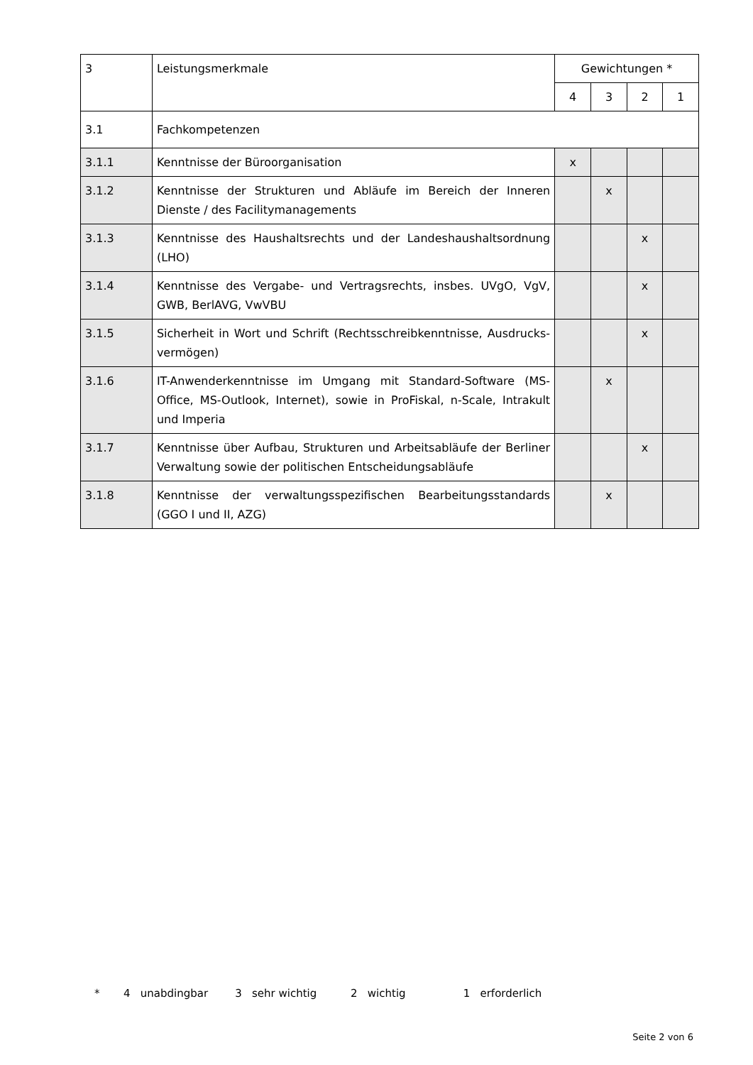| 3 | Leistungsmerkmale | Gewichtungen * | | | |
| --- | --- | --- | --- | --- | --- |
| | | 4 | 3 | 2 | 1 |
| 3.1 | Fachkompetenzen | | | | |
| 3.1.1 | Kenntnisse der Büroorganisation | x | | | |
| 3.1.2 | Kenntnisse der Strukturen und Abläufe im Bereich der Inneren Dienste / des Facilitymanagements | | x | | |
| 3.1.3 | Kenntnisse des Haushaltsrechts und der Landeshaushaltsordnung (LHO) | | | x | |
| 3.1.4 | Kenntnisse des Vergabe- und Vertragsrechts, insbes. UVgO, VgV, GWB, BerlAVG, VwVBU | | | x | |
| 3.1.5 | Sicherheit in Wort und Schrift (Rechtsschreibkenntnisse, Ausdrucks­vermögen) | | | x | |
| 3.1.6 | IT-Anwenderkenntnisse im Umgang mit Standard-Software (MS-Office, MS-Outlook, Internet), sowie in ProFiskal, n-Scale, Intrakult und Imperia | | x | | |
| 3.1.7 | Kenntnisse über Aufbau, Strukturen und Arbeitsabläufe der Berliner Verwaltung sowie der politischen Entscheidungsabläufe | | | x | |
| 3.1.8 | Kenntnisse der verwaltungsspezifischen Bearbeitungsstandards (GGO I und II, AZG) | | x | | |
* 4 unabdingbar 3 sehr wichtig 2 wichtig 1 erforderlich
Seite 2 von 6